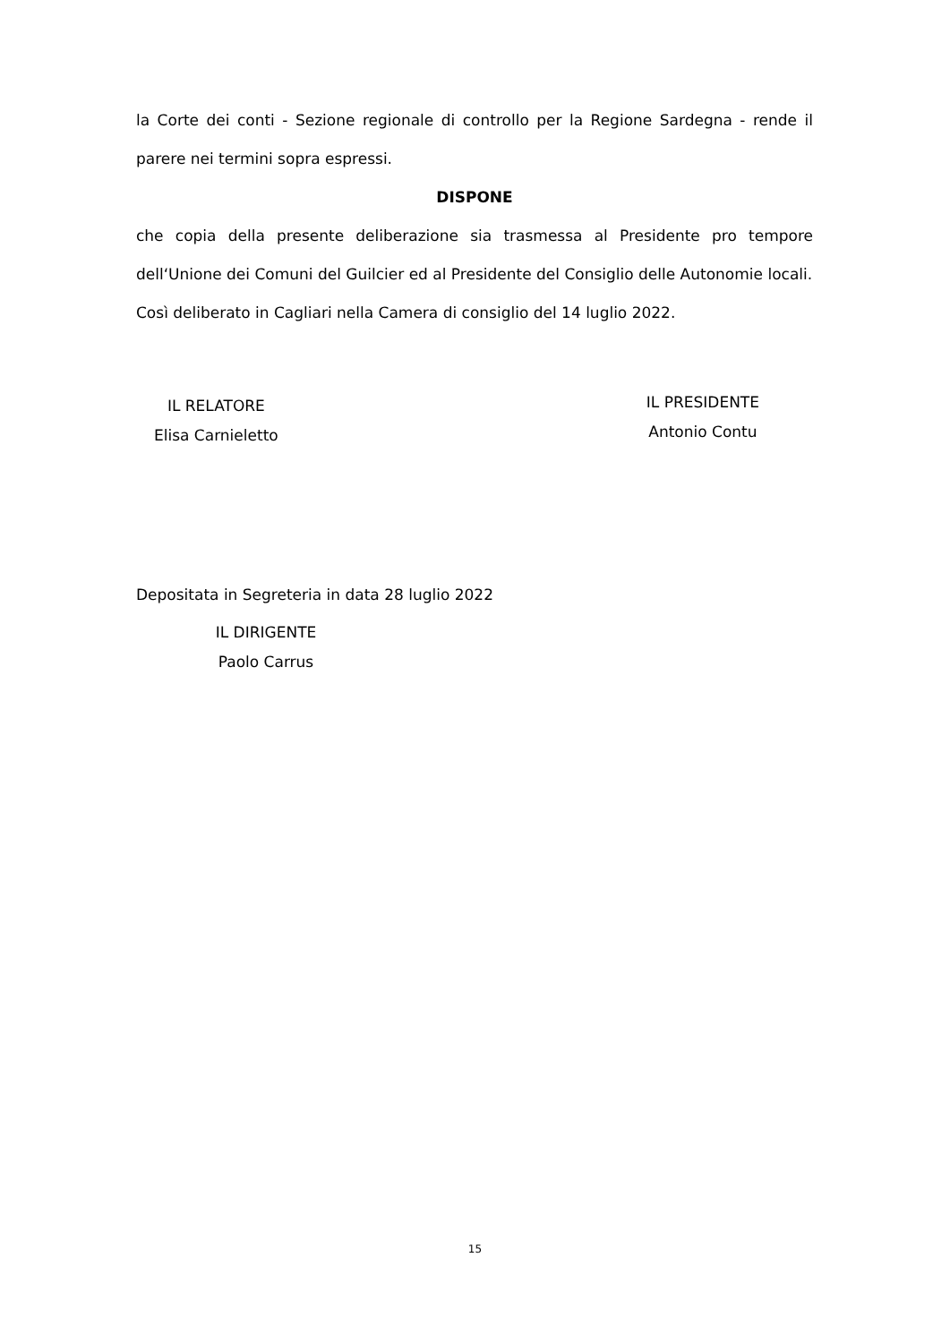la Corte dei conti - Sezione regionale di controllo per la Regione Sardegna - rende il parere nei termini sopra espressi.
DISPONE
che copia della presente deliberazione sia trasmessa al Presidente pro tempore dell‘Unione dei Comuni del Guilcier ed al Presidente del Consiglio delle Autonomie locali.
Così deliberato in Cagliari nella Camera di consiglio del 14 luglio 2022.
IL RELATORE
Elisa Carnieletto
IL PRESIDENTE
Antonio Contu
Depositata in Segreteria in data 28 luglio 2022
IL DIRIGENTE
Paolo Carrus
15